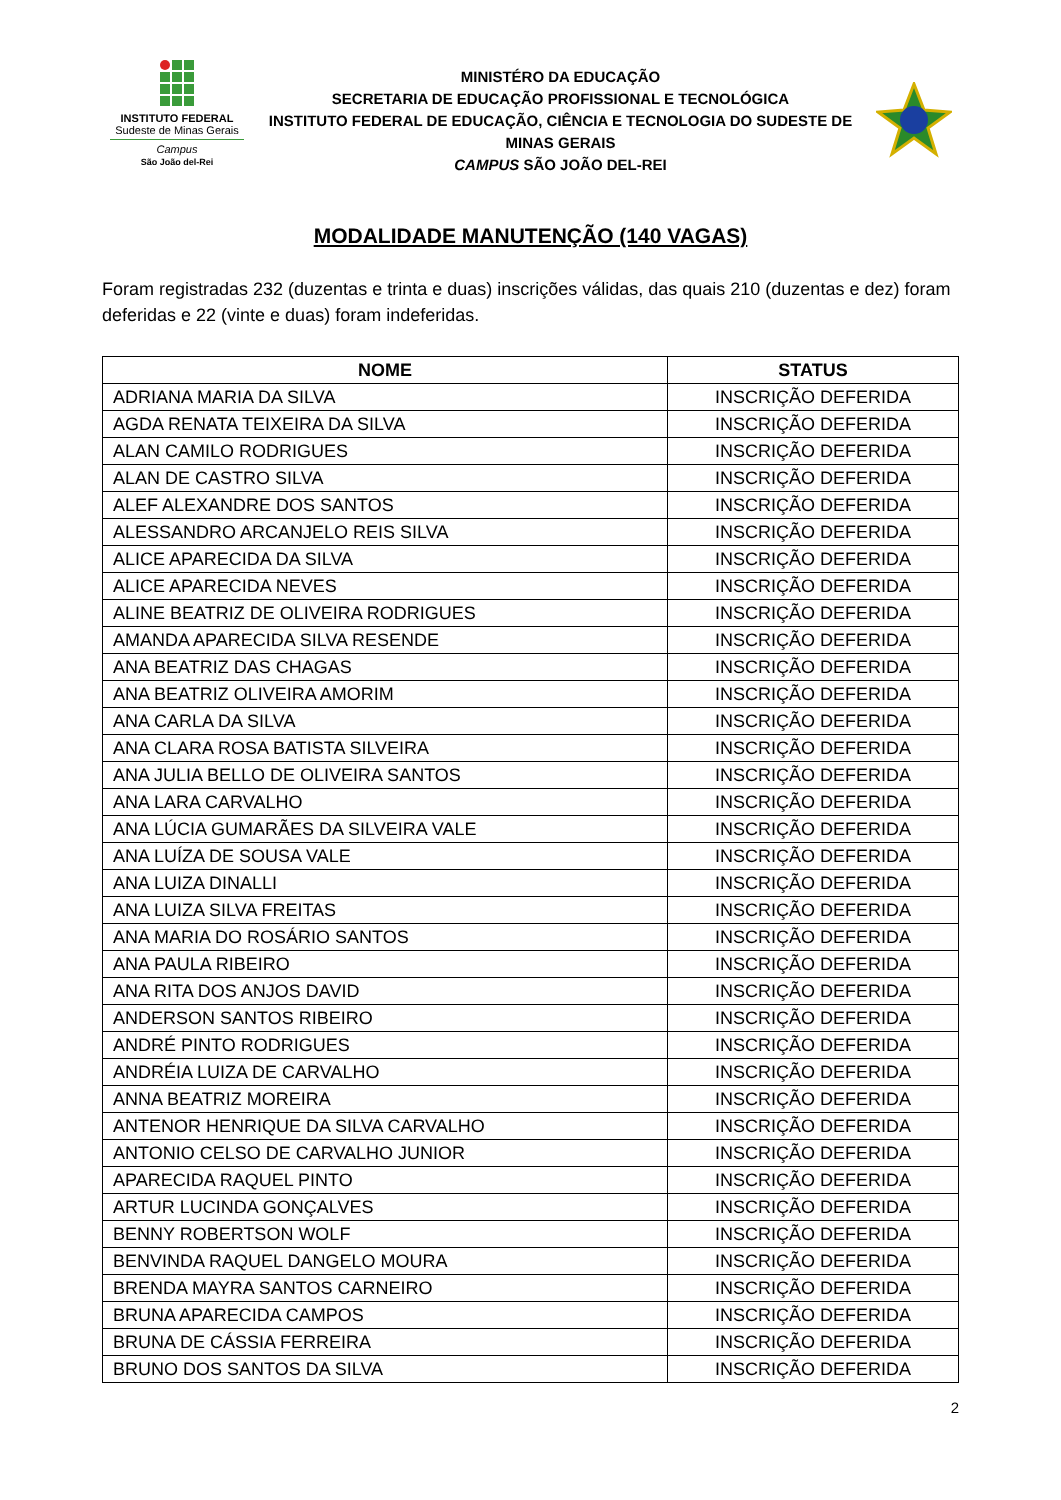INSTITUTO FEDERAL
Sudeste de Minas Gerais
Campus
São João del-Rei
MINISTÉRO DA EDUCAÇÃO
SECRETARIA DE EDUCAÇÃO PROFISSIONAL E TECNOLÓGICA
INSTITUTO FEDERAL DE EDUCAÇÃO, CIÊNCIA E TECNOLOGIA DO SUDESTE DE MINAS GERAIS
CAMPUS SÃO JOÃO DEL-REI
MODALIDADE MANUTENÇÃO (140 VAGAS)
Foram registradas 232 (duzentas e trinta e duas) inscrições válidas, das quais 210 (duzentas e dez) foram deferidas e 22 (vinte e duas) foram indeferidas.
| NOME | STATUS |
| --- | --- |
| ADRIANA MARIA DA SILVA | INSCRIÇÃO DEFERIDA |
| AGDA RENATA TEIXEIRA DA SILVA | INSCRIÇÃO DEFERIDA |
| ALAN CAMILO RODRIGUES | INSCRIÇÃO DEFERIDA |
| ALAN DE CASTRO SILVA | INSCRIÇÃO DEFERIDA |
| ALEF ALEXANDRE DOS SANTOS | INSCRIÇÃO DEFERIDA |
| ALESSANDRO ARCANJELO REIS SILVA | INSCRIÇÃO DEFERIDA |
| ALICE APARECIDA DA SILVA | INSCRIÇÃO DEFERIDA |
| ALICE APARECIDA NEVES | INSCRIÇÃO DEFERIDA |
| ALINE BEATRIZ DE OLIVEIRA RODRIGUES | INSCRIÇÃO DEFERIDA |
| AMANDA APARECIDA SILVA RESENDE | INSCRIÇÃO DEFERIDA |
| ANA BEATRIZ DAS CHAGAS | INSCRIÇÃO DEFERIDA |
| ANA BEATRIZ OLIVEIRA AMORIM | INSCRIÇÃO DEFERIDA |
| ANA CARLA DA SILVA | INSCRIÇÃO DEFERIDA |
| ANA CLARA ROSA BATISTA SILVEIRA | INSCRIÇÃO DEFERIDA |
| ANA JULIA BELLO DE OLIVEIRA SANTOS | INSCRIÇÃO DEFERIDA |
| ANA LARA CARVALHO | INSCRIÇÃO DEFERIDA |
| ANA LÚCIA GUMARÃES DA SILVEIRA VALE | INSCRIÇÃO DEFERIDA |
| ANA LUÍZA DE SOUSA VALE | INSCRIÇÃO DEFERIDA |
| ANA LUIZA DINALLI | INSCRIÇÃO DEFERIDA |
| ANA LUIZA SILVA FREITAS | INSCRIÇÃO DEFERIDA |
| ANA MARIA DO ROSÁRIO SANTOS | INSCRIÇÃO DEFERIDA |
| ANA PAULA RIBEIRO | INSCRIÇÃO DEFERIDA |
| ANA RITA DOS ANJOS DAVID | INSCRIÇÃO DEFERIDA |
| ANDERSON SANTOS RIBEIRO | INSCRIÇÃO DEFERIDA |
| ANDRÉ PINTO RODRIGUES | INSCRIÇÃO DEFERIDA |
| ANDRÉIA LUIZA DE CARVALHO | INSCRIÇÃO DEFERIDA |
| ANNA BEATRIZ MOREIRA | INSCRIÇÃO DEFERIDA |
| ANTENOR HENRIQUE DA SILVA CARVALHO | INSCRIÇÃO DEFERIDA |
| ANTONIO CELSO DE CARVALHO JUNIOR | INSCRIÇÃO DEFERIDA |
| APARECIDA RAQUEL PINTO | INSCRIÇÃO DEFERIDA |
| ARTUR LUCINDA GONÇALVES | INSCRIÇÃO DEFERIDA |
| BENNY ROBERTSON WOLF | INSCRIÇÃO DEFERIDA |
| BENVINDA RAQUEL DANGELO MOURA | INSCRIÇÃO DEFERIDA |
| BRENDA MAYRA SANTOS CARNEIRO | INSCRIÇÃO DEFERIDA |
| BRUNA APARECIDA CAMPOS | INSCRIÇÃO DEFERIDA |
| BRUNA DE CÁSSIA FERREIRA | INSCRIÇÃO DEFERIDA |
| BRUNO DOS SANTOS DA SILVA | INSCRIÇÃO DEFERIDA |
2